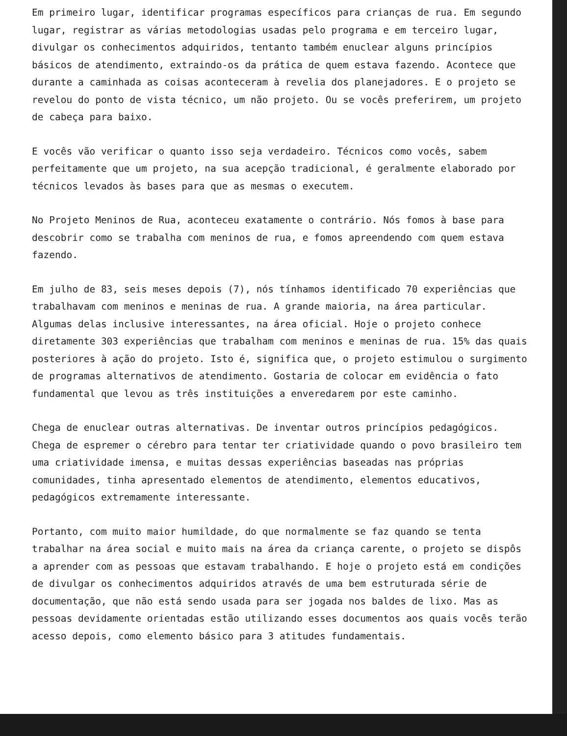Em primeiro lugar, identificar programas específicos para crianças de rua. Em segundo lugar, registrar as várias metodologias usadas pelo programa e em terceiro lugar, divulgar os conhecimentos adquiridos, tentanto também enuclear alguns princípios básicos de atendimento, extraindo-os da prática de quem estava fazendo. Acontece que durante a caminhada as coisas aconteceram à revelia dos planejadores. E o projeto se revelou do ponto de vista técnico, um não projeto. Ou se vocês preferirem, um projeto de cabeça para baixo.
E vocês vão verificar o quanto isso seja verdadeiro. Técnicos como vocês, sabem perfeitamente que um projeto, na sua acepção tradicional, é geralmente elaborado por técnicos levados às bases para que as mesmas o executem.
No Projeto Meninos de Rua, aconteceu exatamente o contrário. Nós fomos à base para descobrir como se trabalha com meninos de rua, e fomos apreendendo com quem estava fazendo.
Em julho de 83, seis meses depois (7), nós tínhamos identificado 70 experiências que trabalhavam com meninos e meninas de rua. A grande maioria, na área particular. Algumas delas inclusive interessantes, na área oficial. Hoje o projeto conhece diretamente 303 experiências que trabalham com meninos e meninas de rua. 15% das quais posteriores à ação do projeto. Isto é, significa que, o projeto estimulou o surgimento de programas alternativos de atendimento. Gostaria de colocar em evidência o fato fundamental que levou as três instituições a enveredarem por este caminho.
Chega de enuclear outras alternativas. De inventar outros princípios pedagógicos. Chega de espremer o cérebro para tentar ter criatividade quando o povo brasileiro tem uma criatividade imensa, e muitas dessas experiências baseadas nas próprias comunidades, tinha apresentado elementos de atendimento, elementos educativos, pedagógicos extremamente interessante.
Portanto, com muito maior humildade, do que normalmente se faz quando se tenta trabalhar na área social e muito mais na área da criança carente, o projeto se dispôs a aprender com as pessoas que estavam trabalhando. E hoje o projeto está em condições de divulgar os conhecimentos adquiridos através de uma bem estruturada série de documentação, que não está sendo usada para ser jogada nos baldes de lixo. Mas as pessoas devidamente orientadas estão utilizando esses documentos aos quais vocês terão acesso depois, como elemento básico para 3 atitudes fundamentais.